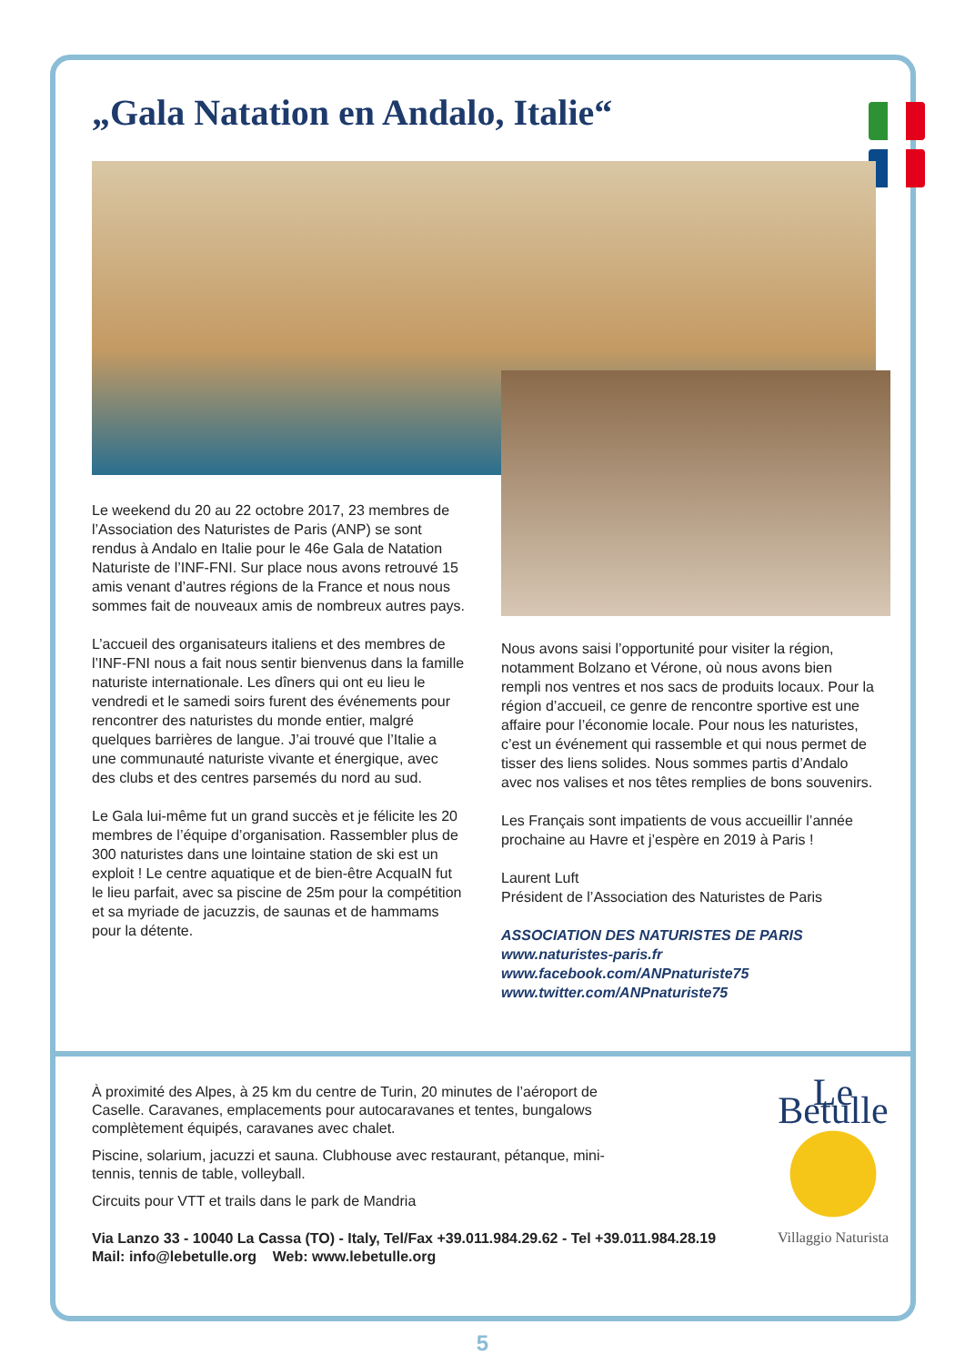„Gala Natation en Andalo, Italie“
Le weekend du 20 au 22 octobre 2017, 23 membres de l’Association des Naturistes de Paris (ANP) se sont rendus à Andalo en Italie pour le 46e Gala de Natation Naturiste de l’INF-FNI. Sur place nous avons retrouvé 15 amis venant d’autres régions de la France et nous nous sommes fait de nouveaux amis de nombreux autres pays.
L’accueil des organisateurs italiens et des membres de l’INF-FNI nous a fait nous sentir bienvenus dans la famille naturiste internationale. Les dîners qui ont eu lieu le vendredi et le samedi soirs furent des événements pour rencontrer des naturistes du monde entier, malgré quelques barrières de langue. J’ai trouvé que l’Italie a une communauté naturiste vivante et énergique, avec des clubs et des centres parsemés du nord au sud.
Le Gala lui-même fut un grand succès et je félicite les 20 membres de l’équipe d’organisation. Rassembler plus de 300 naturistes dans une lointaine station de ski est un exploit ! Le centre aquatique et de bien-être AcquaIN fut le lieu parfait, avec sa piscine de 25m pour la compétition et sa myriade de jacuzzis, de saunas et de hammams pour la détente.
Nous avons saisi l’opportunité pour visiter la région, notamment Bolzano et Vérone, où nous avons bien rempli nos ventres et nos sacs de produits locaux. Pour la région d’accueil, ce genre de rencontre sportive est une affaire pour l’économie locale. Pour nous les naturistes, c’est un événement qui rassemble et qui nous permet de tisser des liens solides. Nous sommes partis d’Andalo avec nos valises et nos têtes remplies de bons souvenirs.
Les Français sont impatients de vous accueillir l’année prochaine au Havre et j’espère en 2019 à Paris !
Laurent Luft
Président de l’Association des Naturistes de Paris
ASSOCIATION DES NATURISTES DE PARIS
www.naturistes-paris.fr
www.facebook.com/ANPnaturiste75
www.twitter.com/ANPnaturiste75
À proximité des Alpes, à 25 km du centre de Turin, 20 minutes de l’aéroport de Caselle. Caravanes, emplacements pour autocaravanes et tentes, bungalows complètement équipés, caravanes avec chalet.
Piscine, solarium, jacuzzi et sauna. Clubhouse avec restaurant, pétanque, mini-tennis, tennis de table, volleyball.
Circuits pour VTT et trails dans le park de Mandria
Via Lanzo 33 - 10040 La Cassa (TO) - Italy, Tel/Fax +39.011.984.29.62 - Tel +39.011.984.28.19
Mail: info@lebetulle.org Web: www.lebetulle.org
Le Betulle
Villaggio Naturista
5